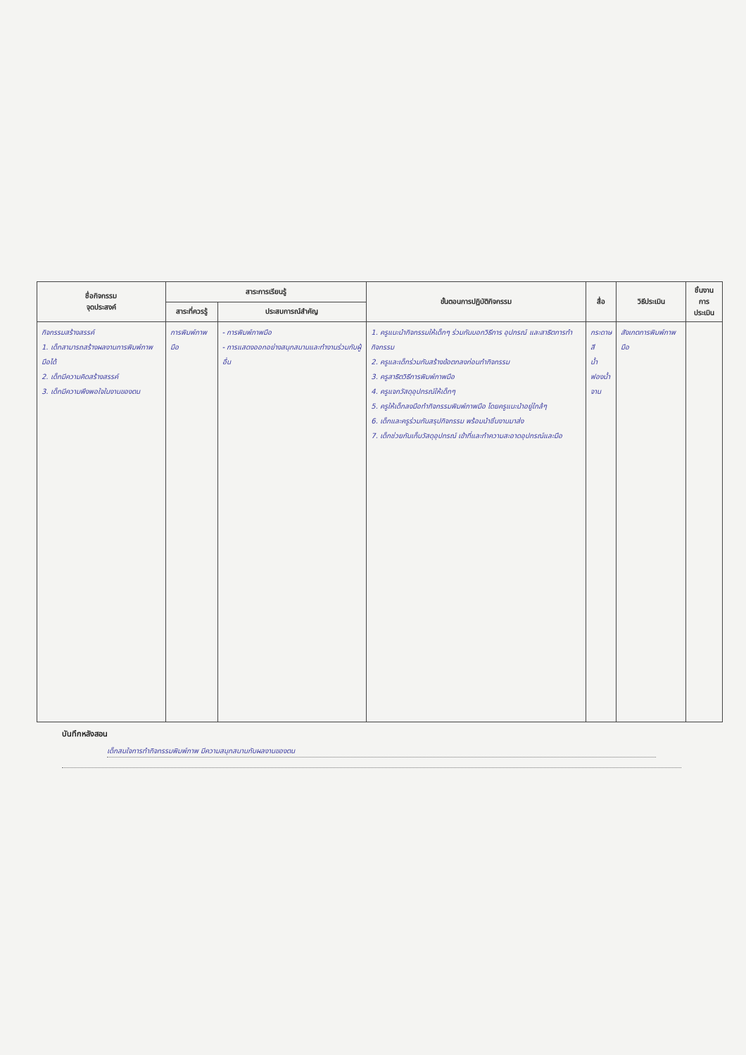| ชื่อกิจกรรม จุดประสงค์ | สาระการเรียนรู้ | | ขั้นตอนการปฏิบัติกิจกรรม | สื่อ | วิธีประเมิน | ชิ้นงาน การประเมิน |
| --- | --- | --- | --- | --- | --- | --- |
| | สาระที่ควรรู้ | ประสบการณ์สำคัญ | | | | |
| กิจกรรมสร้างสรรค์ 1. เด็กสามารถสร้างผลงานการพิมพ์ภาพมือได้ 2. เด็กมีความคิดสร้างสรรค์ 3. เด็กมีความพึงพอใจในงานของตน | การพิมพ์ภาพมือ | - การพิมพ์ภาพมือ - การแสดงออกอย่างสนุกสนานและทำงานร่วมกับผู้อื่น | 1. ครูแนะนำกิจกรรมให้เด็กๆ ร่วมกันบอกวิธีการ อุปกรณ์ และสาธิตการทำกิจกรรม 2. ครูและเด็กร่วมกันสร้างข้อตกลงก่อนทำกิจกรรม 3. ครูสาธิตวิธีการพิมพ์ภาพมือ 4. ครูแจกวัสดุอุปกรณ์ให้เด็กๆ 5. ครูให้เด็กลงมือทำกิจกรรมพิมพ์ภาพมือ โดยครูแนะนำอยู่ใกล้ๆ 6. เด็กและครูร่วมกันสรุปกิจกรรม พร้อมนำชิ้นงานมาส่ง 7. เด็กช่วยกันเก็บวัสดุอุปกรณ์ เข้าที่และทำความสะอาดอุปกรณ์และมือ | กระดาษ สี น้ำ ฟองน้ำ จาน | สังเกตการพิมพ์ภาพมือ | |
บันทึกหลังสอน
เด็กสนใจการทำกิจกรรมพิมพ์ภาพ มีความสนุกสนานกับผลงานของตน